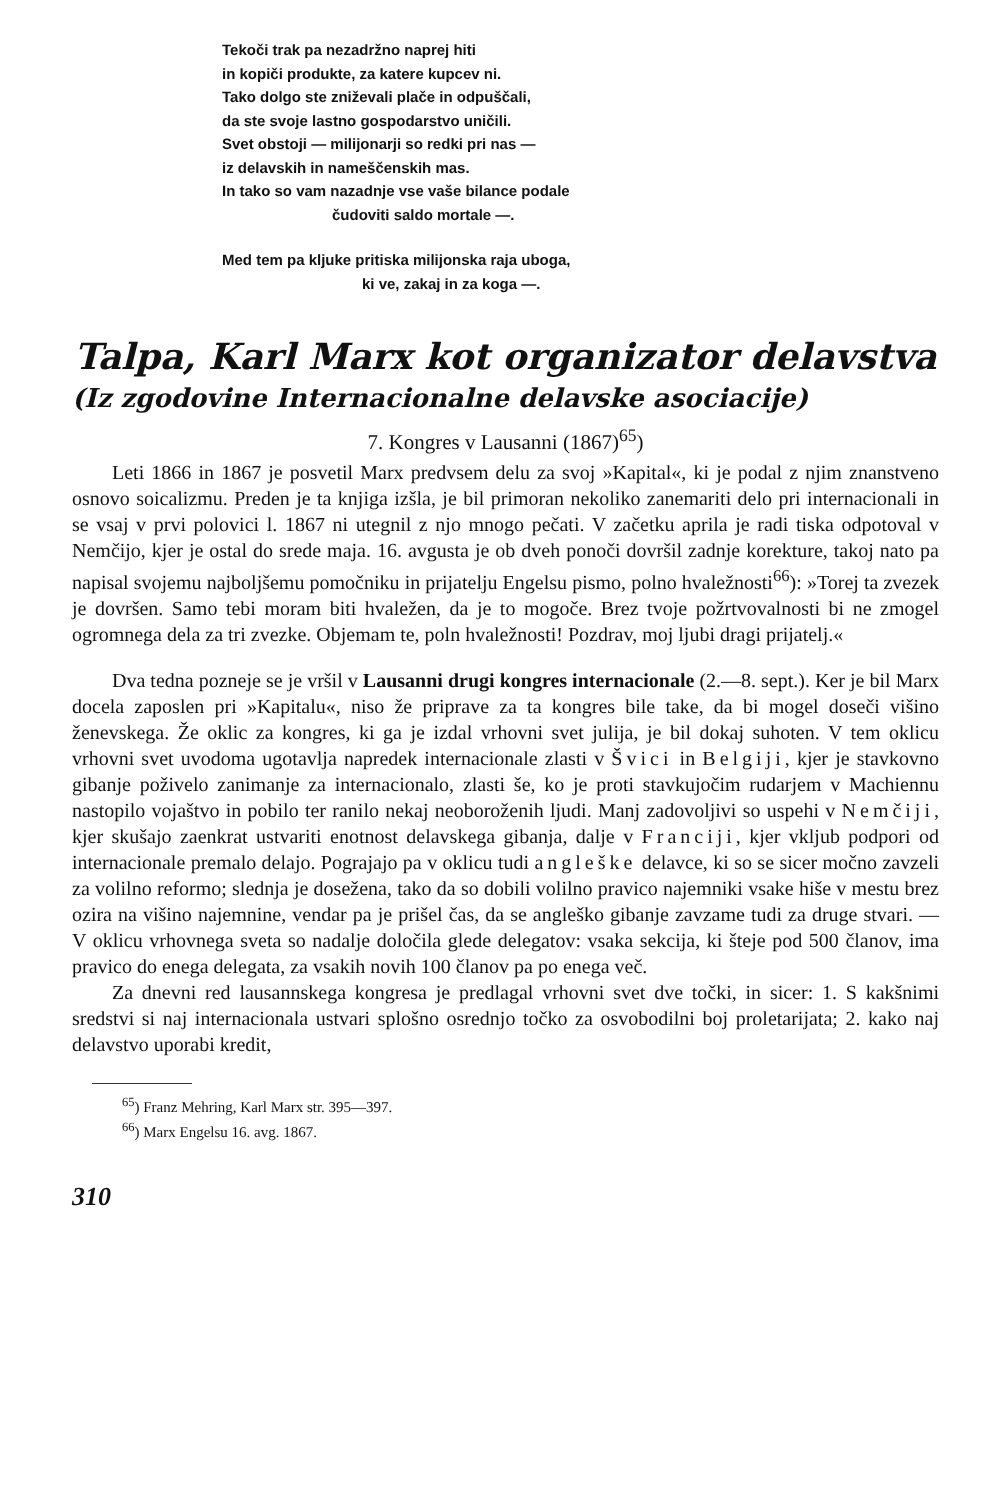Tekoči trak pa nezadržno naprej hiti
in kopiči produkte, za katere kupcev ni.
Tako dolgo ste zniževali plače in odpuščali,
da ste svoje lastno gospodarstvo uničili.
Svet obstoji — milijonarji so redki pri nas —
iz delavskih in nameščenskih mas.
In tako so vam nazadnje vse vaše bilance podale
čudoviti saldo mortale —.
Med tem pa kljuke pritiska milijonska raja uboga,
ki ve, zakaj in za koga —.
Talpa, Karl Marx kot organizator delavstva
(Iz zgodovine Internacionalne delavske asociacije)
7. Kongres v Lausanni (1867)<sup>65</sup>)
Leti 1866 in 1867 je posvetil Marx predvsem delu za svoj »Kapital«, ki je podal z njim znanstveno osnovo soicalizmu. Preden je ta knjiga izšla, je bil primoran nekoliko zanemariti delo pri internacionali in se vsaj v prvi polovici l. 1867 ni utegnil z njo mnogo pečati. V začetku aprila je radi tiska odpotoval v Nemčijo, kjer je ostal do srede maja. 16. avgusta je ob dveh ponoči dovršil zadnje korekture, takoj nato pa napisal svojemu najboljšemu pomočniku in prijatelju Engelsu pismo, polno hvaležnosti<sup>66</sup>): »Torej ta zvezek je dovršen. Samo tebi moram biti hvaležen, da je to mogoče. Brez tvoje požrtvovalnosti bi ne zmogel ogromnega dela za tri zvezke. Objemam te, poln hvaležnosti! Pozdrav, moj ljubi dragi prijatelj.«
Dva tedna pozneje se je vršil v Lausanni drugi kongres internacionale (2.—8. sept.). Ker je bil Marx docela zaposlen pri »Kapitalu«, niso že priprave za ta kongres bile take, da bi mogel doseči višino ženevskega. Že oklic za kongres, ki ga je izdal vrhovni svet julija, je bil dokaj suhoten. V tem oklicu vrhovni svet uvodoma ugotavlja napredek internacionale zlasti v Švici in Belgiji, kjer je stavkovno gibanje poživelo zanimanje za internacionalo, zlasti še, ko je proti stavkujočim rudarjem v Machiennu nastopilo vojaštvo in pobilo ter ranilo nekaj neoboroženih ljudi. Manj zadovoljivi so uspehi v Nemčiji, kjer skušajo zaenkrat ustvariti enotnost delavskega gibanja, dalje v Franciji, kjer vkljub podpori od internacionale premalo delajo. Pograjajo pa v oklicu tudi angleške delavce, ki so se sicer močno zavzeli za volilno reformo; slednja je dosežena, tako da so dobili volilno pravico najemniki vsake hiše v mestu brez ozira na višino najemnine, vendar pa je prišel čas, da se angleško gibanje zavzame tudi za druge stvari. — V oklicu vrhovnega sveta so nadalje določila glede delegatov: vsaka sekcija, ki šteje pod 500 članov, ima pravico do enega delegata, za vsakih novih 100 članov pa po enega več.
Za dnevni red lausannskega kongresa je predlagal vrhovni svet dve točki, in sicer: 1. S kakšnimi sredstvi si naj internacionala ustvari splošno osrednjo točko za osvobodilni boj proletarijata; 2. kako naj delavstvo uporabi kredit,
<sup>65</sup>) Franz Mehring, Karl Marx str. 395—397.
<sup>66</sup>) Marx Engelsu 16. avg. 1867.
310